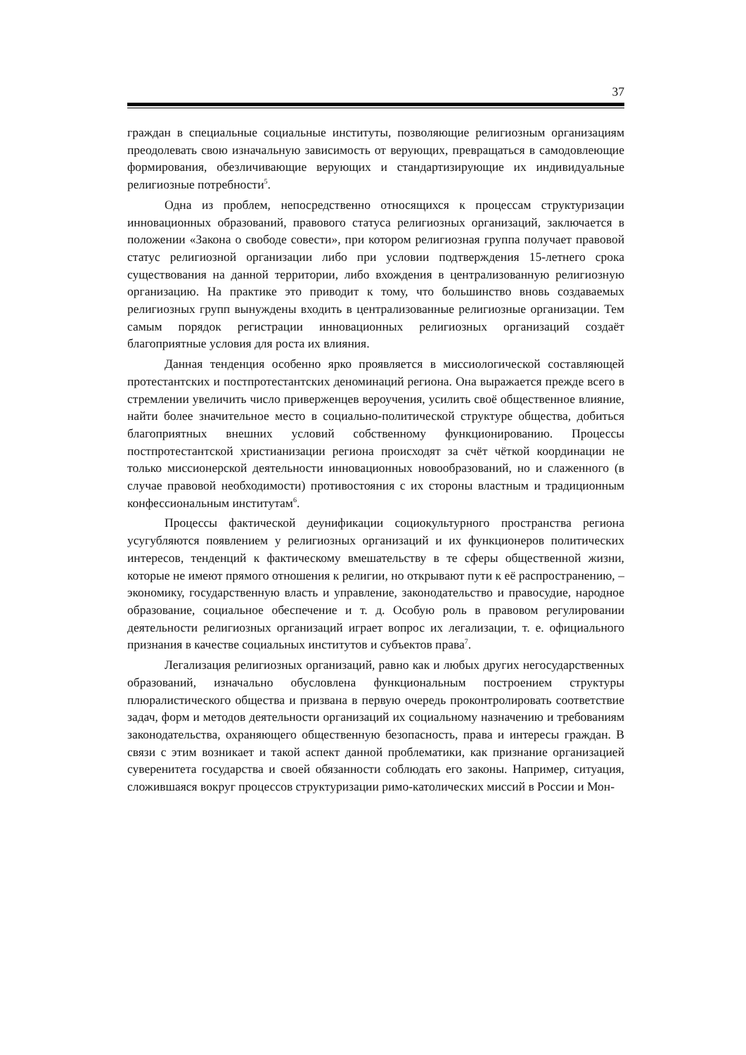37
граждан в специальные социальные институты, позволяющие религиозным организациям преодолевать свою изначальную зависимость от верующих, превращаться в самодовлеющие формирования, обезличивающие верующих и стандартизирующие их индивидуальные религиозные потребности<sup>5</sup>.
Одна из проблем, непосредственно относящихся к процессам структуризации инновационных образований, правового статуса религиозных организаций, заключается в положении «Закона о свободе совести», при котором религиозная группа получает правовой статус религиозной организации либо при условии подтверждения 15-летнего срока существования на данной территории, либо вхождения в централизованную религиозную организацию. На практике это приводит к тому, что большинство вновь создаваемых религиозных групп вынуждены входить в централизованные религиозные организации. Тем самым порядок регистрации инновационных религиозных организаций создаёт благоприятные условия для роста их влияния.
Данная тенденция особенно ярко проявляется в миссиологической составляющей протестантских и постпротестантских деноминаций региона. Она выражается прежде всего в стремлении увеличить число приверженцев вероучения, усилить своё общественное влияние, найти более значительное место в социально-политической структуре общества, добиться благоприятных внешних условий собственному функционированию. Процессы постпротестантской христианизации региона происходят за счёт чёткой координации не только миссионерской деятельности инновационных новообразований, но и слаженного (в случае правовой необходимости) противостояния с их стороны властным и традиционным конфессиональным институтам<sup>6</sup>.
Процессы фактической деунификации социокультурного пространства региона усугубляются появлением у религиозных организаций и их функционеров политических интересов, тенденций к фактическому вмешательству в те сферы общественной жизни, которые не имеют прямого отношения к религии, но открывают пути к её распространению, – экономику, государственную власть и управление, законодательство и правосудие, народное образование, социальное обеспечение и т. д. Особую роль в правовом регулировании деятельности религиозных организаций играет вопрос их легализации, т. е. официального признания в качестве социальных институтов и субъектов права<sup>7</sup>.
Легализация религиозных организаций, равно как и любых других негосударственных образований, изначально обусловлена функциональным построением структуры плюралистического общества и призвана в первую очередь проконтролировать соответствие задач, форм и методов деятельности организаций их социальному назначению и требованиям законодательства, охраняющего общественную безопасность, права и интересы граждан. В связи с этим возникает и такой аспект данной проблематики, как признание организацией суверенитета государства и своей обязанности соблюдать его законы. Например, ситуация, сложившаяся вокруг процессов структуризации римо-католических миссий в России и Мон-